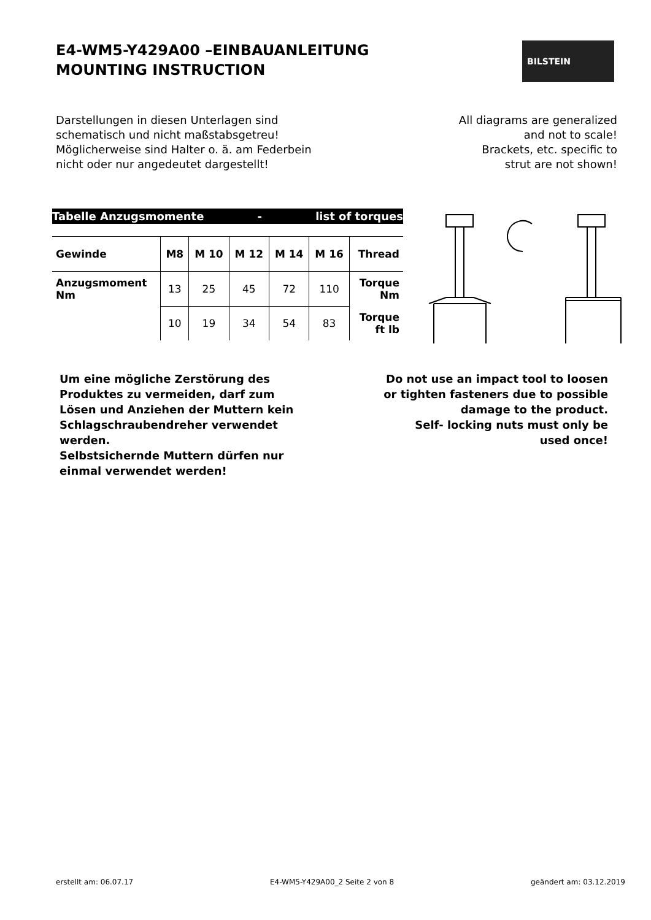E4-WM5-Y429A00 –EINBAUANLEITUNG
MOUNTING INSTRUCTION
BILSTEIN
Darstellungen in diesen Unterlagen sind
schematisch und nicht maßstabsgetreu!
Möglicherweise sind Halter o. ä. am Federbein
nicht oder nur angedeutet dargestellt!
All diagrams are generalized
and not to scale!
Brackets, etc. specific to
strut are not shown!
Tabelle Anzugsmomente - list of torques
| Gewinde | M8 | M 10 | M 12 | M 14 | M 16 | Thread |
| --- | --- | --- | --- | --- | --- | --- |
| Anzugsmoment Nm | 13 | 25 | 45 | 72 | 110 | Torque Nm |
| | 10 | 19 | 34 | 54 | 83 | Torque ft lb |
Um eine mögliche Zerstörung des
Produktes zu vermeiden, darf zum
Lösen und Anziehen der Muttern kein
Schlagschraubendreher verwendet
werden.
Selbstsichernde Muttern dürfen nur
einmal verwendet werden!
Do not use an impact tool to loosen
or tighten fasteners due to possible
damage to the product.
Self- locking nuts must only be
used once!
erstellt am: 06.07.17 E4-WM5-Y429A00_2 Seite 2 von 8 geändert am: 03.12.2019